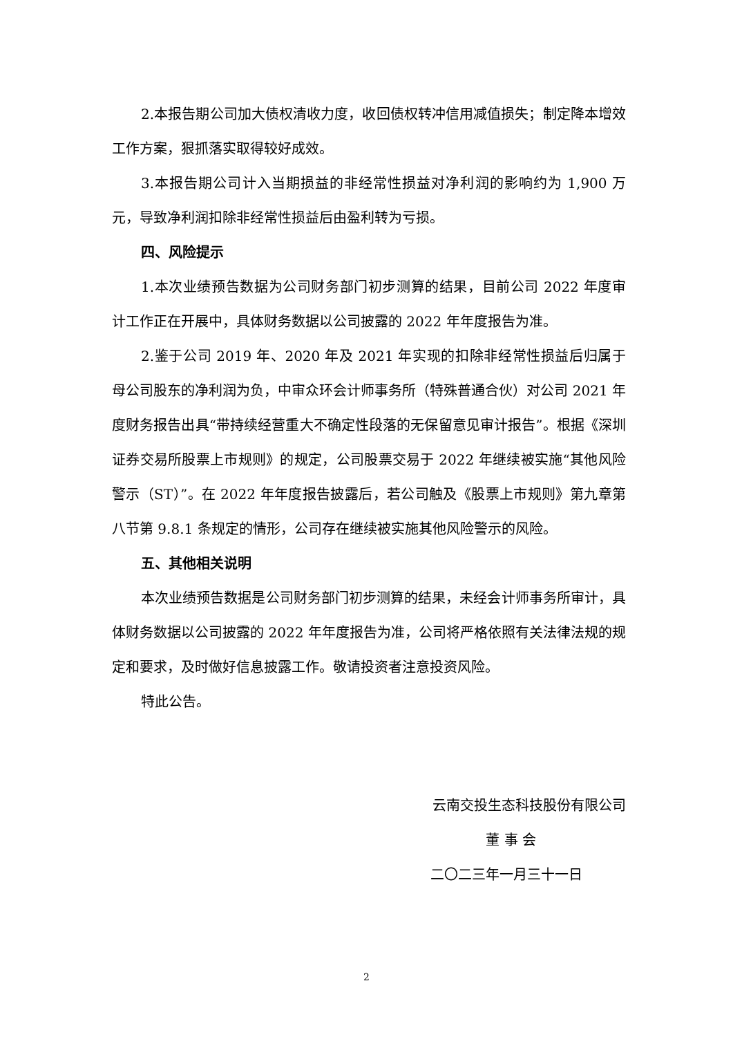2.本报告期公司加大债权清收力度，收回债权转冲信用减值损失；制定降本增效工作方案，狠抓落实取得较好成效。
3.本报告期公司计入当期损益的非经常性损益对净利润的影响约为 1,900 万元，导致净利润扣除非经常性损益后由盈利转为亏损。
四、风险提示
1.本次业绩预告数据为公司财务部门初步测算的结果，目前公司 2022 年度审计工作正在开展中，具体财务数据以公司披露的 2022 年年度报告为准。
2.鉴于公司 2019 年、2020 年及 2021 年实现的扣除非经常性损益后归属于母公司股东的净利润为负，中审众环会计师事务所（特殊普通合伙）对公司 2021 年度财务报告出具“带持续经营重大不确定性段落的无保留意见审计报告”。根据《深圳证券交易所股票上市规则》的规定，公司股票交易于 2022 年继续被实施“其他风险警示（ST）”。在 2022 年年度报告披露后，若公司触及《股票上市规则》第九章第八节第 9.8.1 条规定的情形，公司存在继续被实施其他风险警示的风险。
五、其他相关说明
本次业绩预告数据是公司财务部门初步测算的结果，未经会计师事务所审计，具体财务数据以公司披露的 2022 年年度报告为准，公司将严格依照有关法律法规的规定和要求，及时做好信息披露工作。敬请投资者注意投资风险。
特此公告。
云南交投生态科技股份有限公司
董 事 会
二〇二三年一月三十一日
2